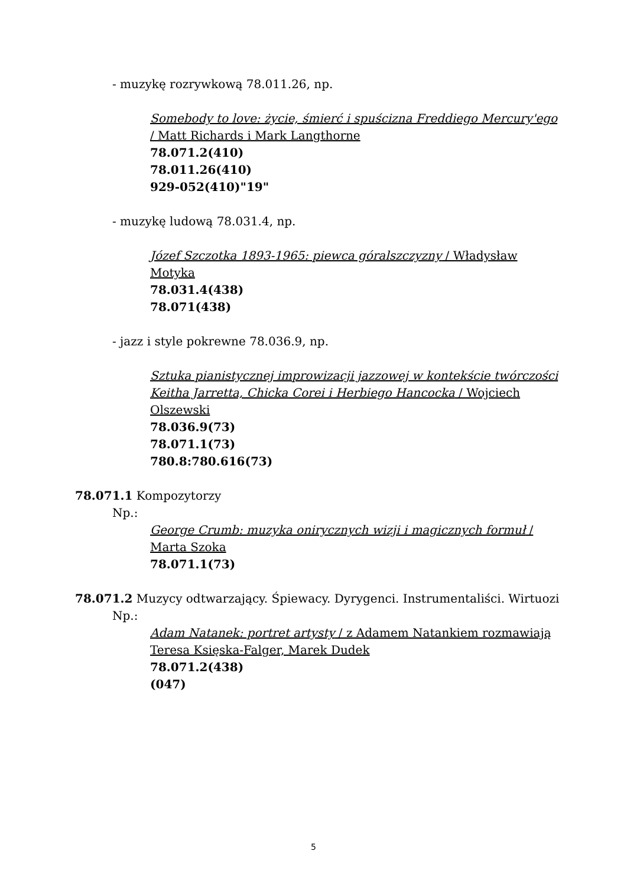- muzykę rozrywkową 78.011.26, np.
Somebody to love: życie, śmierć i spuścizna Freddiego Mercury'ego / Matt Richards i Mark Langthorne
78.071.2(410)
78.011.26(410)
929-052(410)"19"
- muzykę ludową 78.031.4, np.
Józef Szczotka 1893-1965: piewca góralszczyzny / Władysław Motyka
78.031.4(438)
78.071(438)
- jazz i style pokrewne 78.036.9, np.
Sztuka pianistycznej improwizacji jazzowej w kontekście twórczości Keitha Jarretta, Chicka Corei i Herbiego Hancocka / Wojciech Olszewski
78.036.9(73)
78.071.1(73)
780.8:780.616(73)
78.071.1 Kompozytorzy
Np.:
George Crumb: muzyka onirycznych wizji i magicznych formuł / Marta Szoka
78.071.1(73)
78.071.2 Muzycy odtwarzający. Śpiewacy. Dyrygenci. Instrumentaliści. Wirtuozi
Np.:
Adam Natanek: portret artysty / z Adamem Natankiem rozmawiają Teresa Księska-Falger, Marek Dudek
78.071.2(438)
(047)
5